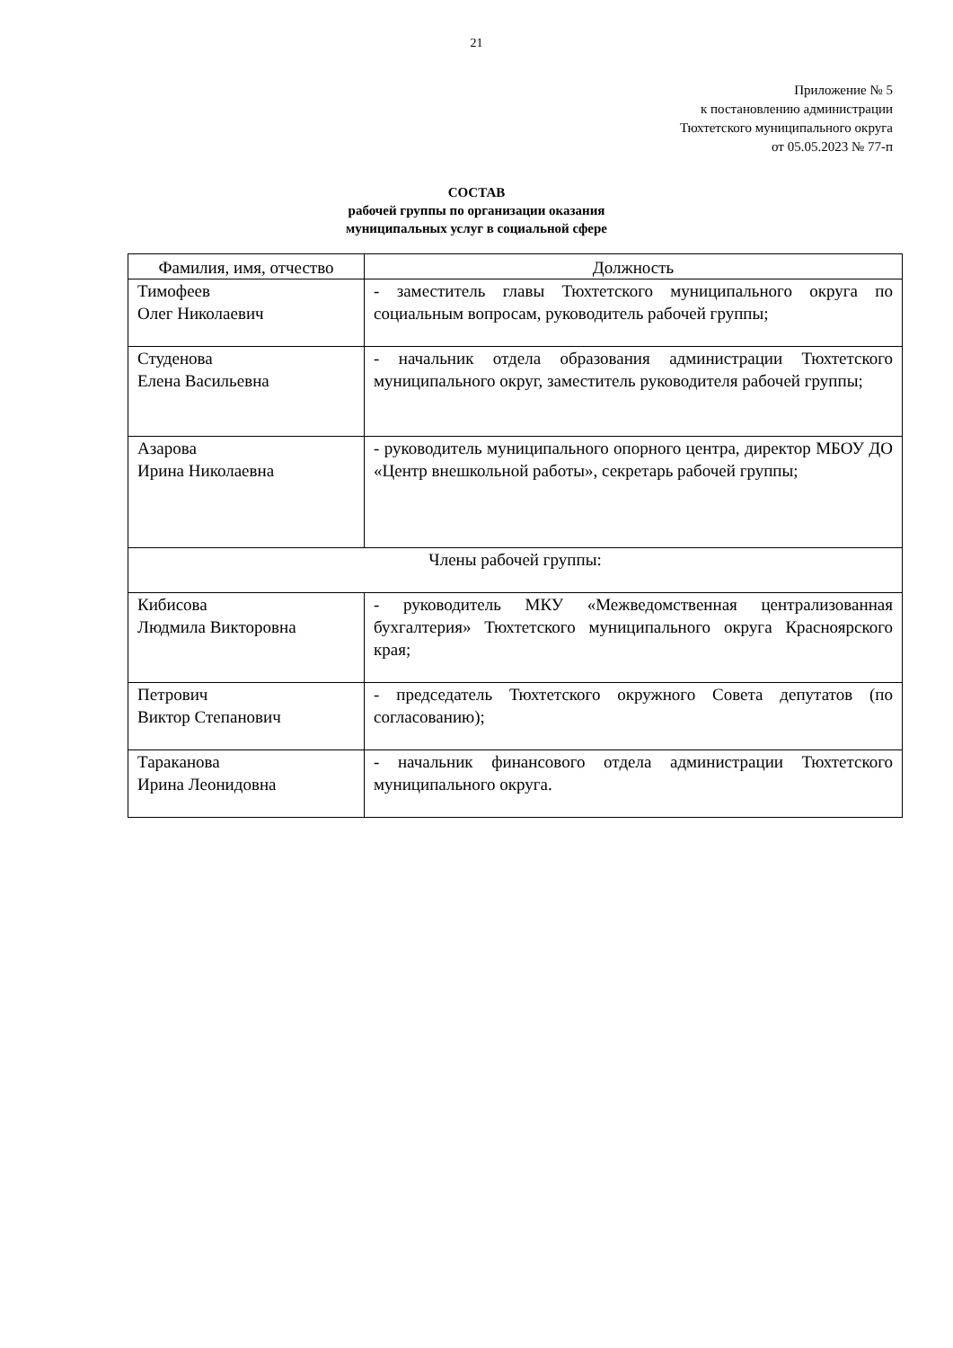21
Приложение № 5
к постановлению администрации
Тюхтетского муниципального округа
от 05.05.2023 № 77-п
СОСТАВ
рабочей группы по организации оказания
муниципальных услуг в социальной сфере
| Фамилия, имя, отчество | Должность |
| --- | --- |
| Тимофеев Олег Николаевич | - заместитель главы Тюхтетского муниципального округа по социальным вопросам, руководитель рабочей группы; |
| Студенова Елена Васильевна | - начальник отдела образования администрации Тюхтетского муниципального округ, заместитель руководителя рабочей группы; |
| Азарова Ирина Николаевна | - руководитель муниципального опорного центра, директор МБОУ ДО «Центр внешкольной работы», секретарь рабочей группы; |
| Члены рабочей группы: | |
| Кибисова Людмила Викторовна | - руководитель МКУ «Межведомственная централизованная бухгалтерия» Тюхтетского муниципального округа Красноярского края; |
| Петрович Виктор Степанович | - председатель Тюхтетского окружного Совета депутатов (по согласованию); |
| Тараканова Ирина Леонидовна | - начальник финансового отдела администрации Тюхтетского муниципального округа. |